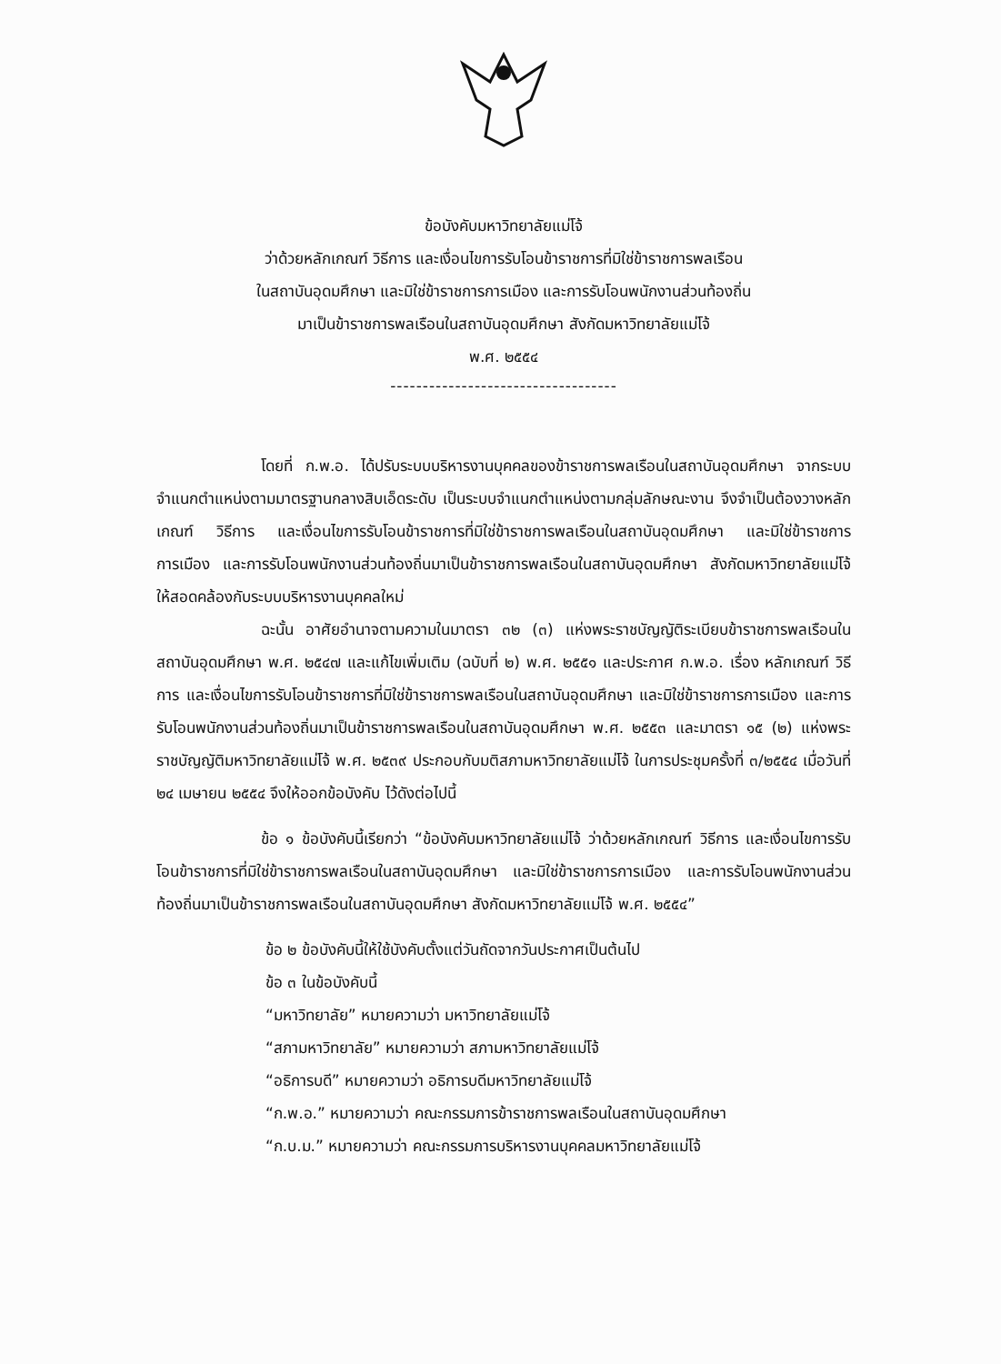ข้อบังคับมหาวิทยาลัยแม่โจ้
ว่าด้วยหลักเกณฑ์ วิธีการ และเงื่อนไขการรับโอนข้าราชการที่มิใช่ข้าราชการพลเรือน
ในสถาบันอุดมศึกษา และมิใช่ข้าราชการการเมือง และการรับโอนพนักงานส่วนท้องถิ่น
มาเป็นข้าราชการพลเรือนในสถาบันอุดมศึกษา สังกัดมหาวิทยาลัยแม่โจ้
พ.ศ. ๒๕๕๔
-----------------------------------
โดยที่ ก.พ.อ. ได้ปรับระบบบริหารงานบุคคลของข้าราชการพลเรือนในสถาบันอุดมศึกษา จากระบบจำแนกตำแหน่งตามมาตรฐานกลางสิบเอ็ดระดับ เป็นระบบจำแนกตำแหน่งตามกลุ่มลักษณะงาน จึงจำเป็นต้องวางหลักเกณฑ์ วิธีการ และเงื่อนไขการรับโอนข้าราชการที่มิใช่ข้าราชการพลเรือนในสถาบันอุดมศึกษา และมิใช่ข้าราชการการเมือง และการรับโอนพนักงานส่วนท้องถิ่นมาเป็นข้าราชการพลเรือนในสถาบันอุดมศึกษา สังกัดมหาวิทยาลัยแม่โจ้ ให้สอดคล้องกับระบบบริหารงานบุคคลใหม่
ฉะนั้น อาศัยอำนาจตามความในมาตรา ๓๒ (๓) แห่งพระราชบัญญัติระเบียบข้าราชการพลเรือนในสถาบันอุดมศึกษา พ.ศ. ๒๕๔๗ และแก้ไขเพิ่มเติม (ฉบับที่ ๒) พ.ศ. ๒๕๕๑ และประกาศ ก.พ.อ. เรื่อง หลักเกณฑ์ วิธีการ และเงื่อนไขการรับโอนข้าราชการที่มิใช่ข้าราชการพลเรือนในสถาบันอุดมศึกษา และมิใช่ข้าราชการการเมือง และการรับโอนพนักงานส่วนท้องถิ่นมาเป็นข้าราชการพลเรือนในสถาบันอุดมศึกษา พ.ศ. ๒๕๕๓ และมาตรา ๑๕ (๒) แห่งพระราชบัญญัติมหาวิทยาลัยแม่โจ้ พ.ศ. ๒๕๓๙ ประกอบกับมติสภามหาวิทยาลัยแม่โจ้ ในการประชุมครั้งที่ ๓/๒๕๕๔ เมื่อวันที่ ๒๔ เมษายน ๒๕๕๔ จึงให้ออกข้อบังคับ ไว้ดังต่อไปนี้
ข้อ ๑ ข้อบังคับนี้เรียกว่า “ข้อบังคับมหาวิทยาลัยแม่โจ้ ว่าด้วยหลักเกณฑ์ วิธีการ และเงื่อนไขการรับโอนข้าราชการที่มิใช่ข้าราชการพลเรือนในสถาบันอุดมศึกษา และมิใช่ข้าราชการการเมือง และการรับโอนพนักงานส่วนท้องถิ่นมาเป็นข้าราชการพลเรือนในสถาบันอุดมศึกษา สังกัดมหาวิทยาลัยแม่โจ้ พ.ศ. ๒๕๕๔”
ข้อ ๒ ข้อบังคับนี้ให้ใช้บังคับตั้งแต่วันถัดจากวันประกาศเป็นต้นไป
ข้อ ๓ ในข้อบังคับนี้
“มหาวิทยาลัย” หมายความว่า มหาวิทยาลัยแม่โจ้
“สภามหาวิทยาลัย” หมายความว่า สภามหาวิทยาลัยแม่โจ้
“อธิการบดี” หมายความว่า อธิการบดีมหาวิทยาลัยแม่โจ้
“ก.พ.อ.” หมายความว่า คณะกรรมการข้าราชการพลเรือนในสถาบันอุดมศึกษา
“ก.บ.ม.” หมายความว่า คณะกรรมการบริหารงานบุคคลมหาวิทยาลัยแม่โจ้